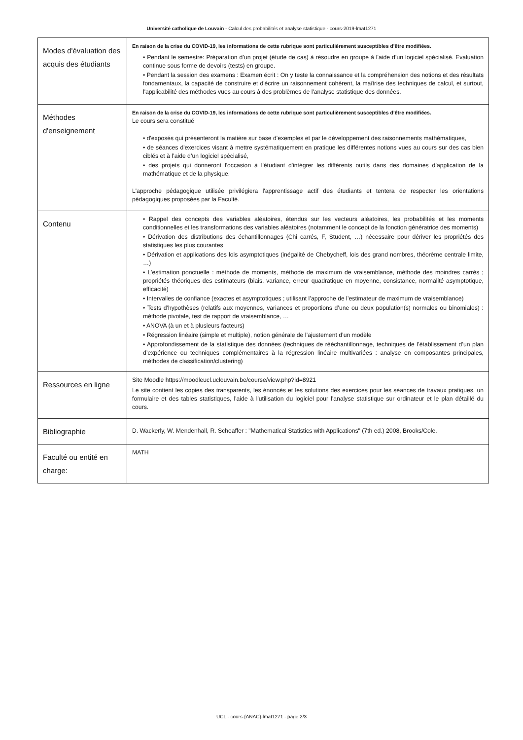Université catholique de Louvain - Calcul des probabilités et analyse statistique - cours-2019-lmat1271
| Modes d'évaluation des acquis des étudiants | En raison de la crise du COVID-19, les informations de cette rubrique sont particulièrement susceptibles d’être modifiées. • Pendant le semestre: Préparation d’un projet (étude de cas) à résoudre en groupe à l’aide d’un logiciel spécialisé. Evaluation continue sous forme de devoirs (tests) en groupe. • Pendant la session des examens : Examen écrit : On y teste la connaissance et la compréhension des notions et des résultats fondamentaux, la capacité de construire et d'écrire un raisonnement cohérent, la maîtrise des techniques de calcul, et surtout, l'applicabilité des méthodes vues au cours à des problèmes de l'analyse statistique des données. |
| Méthodes d'enseignement | En raison de la crise du COVID-19, les informations de cette rubrique sont particulièrement susceptibles d’être modifiées. Le cours sera constitué • d'exposés qui présenteront la matière sur base d'exemples et par le développement des raisonnements mathématiques, • de séances d'exercices visant à mettre systématiquement en pratique les différentes notions vues au cours sur des cas bien ciblés et à l’aide d’un logiciel spécialisé, • des projets qui donneront l'occasion à l'étudiant d'intégrer les différents outils dans des domaines d’application de la mathématique et de la physique. L'approche pédagogique utilisée privilégiera l'apprentissage actif des étudiants et tentera de respecter les orientations pédagogiques proposées par la Faculté. |
| Contenu | • Rappel des concepts des variables aléatoires, étendus sur les vecteurs aléatoires, les probabilités et les moments conditionnelles et les transformations des variables aléatoires (notamment le concept de la fonction génératrice des moments) • Dérivation des distributions des échantillonnages (Chi carrés, F, Student, …) nécessaire pour dériver les propriétés des statistiques les plus courantes • Dérivation et applications des lois asymptotiques (inégalité de Chebycheff, lois des grand nombres, théorème centrale limite, …) • L’estimation ponctuelle : méthode de moments, méthode de maximum de vraisemblance, méthode des moindres carrés ; propriétés théoriques des estimateurs (biais, variance, erreur quadratique en moyenne, consistance, normalité asymptotique, efficacité) • Intervalles de confiance (exactes et asymptotiques ; utilisant l’approche de l’estimateur de maximum de vraisemblance) • Tests d'hypothèses (relatifs aux moyennes, variances et proportions d’une ou deux population(s) normales ou binomiales) : méthode pivotale, test de rapport de vraisemblance, … • ANOVA (à un et à plusieurs facteurs) • Régression linéaire (simple et multiple), notion générale de l’ajustement d’un modèle • Approfondissement de la statistique des données (techniques de rééchantillonnage, techniques de l’établissement d’un plan d’expérience ou techniques complémentaires à la régression linéaire multivariées : analyse en composantes principales, méthodes de classification/clustering) |
| Ressources en ligne | Site Moodle https://moodleucl.uclouvain.be/course/view.php?id=8921 Le site contient les copies des transparents, les énoncés et les solutions des exercices pour les séances de travaux pratiques, un formulaire et des tables statistiques, l'aide à l'utilisation du logiciel pour l'analyse statistique sur ordinateur et le plan détaillé du cours. |
| Bibliographie | D. Wackerly, W. Mendenhall, R. Scheaffer : "Mathematical Statistics with Applications" (7th ed.) 2008, Brooks/Cole. |
| Faculté ou entité en charge: | MATH |
UCL - cours-{ANAC}-lmat1271 - page 2/3